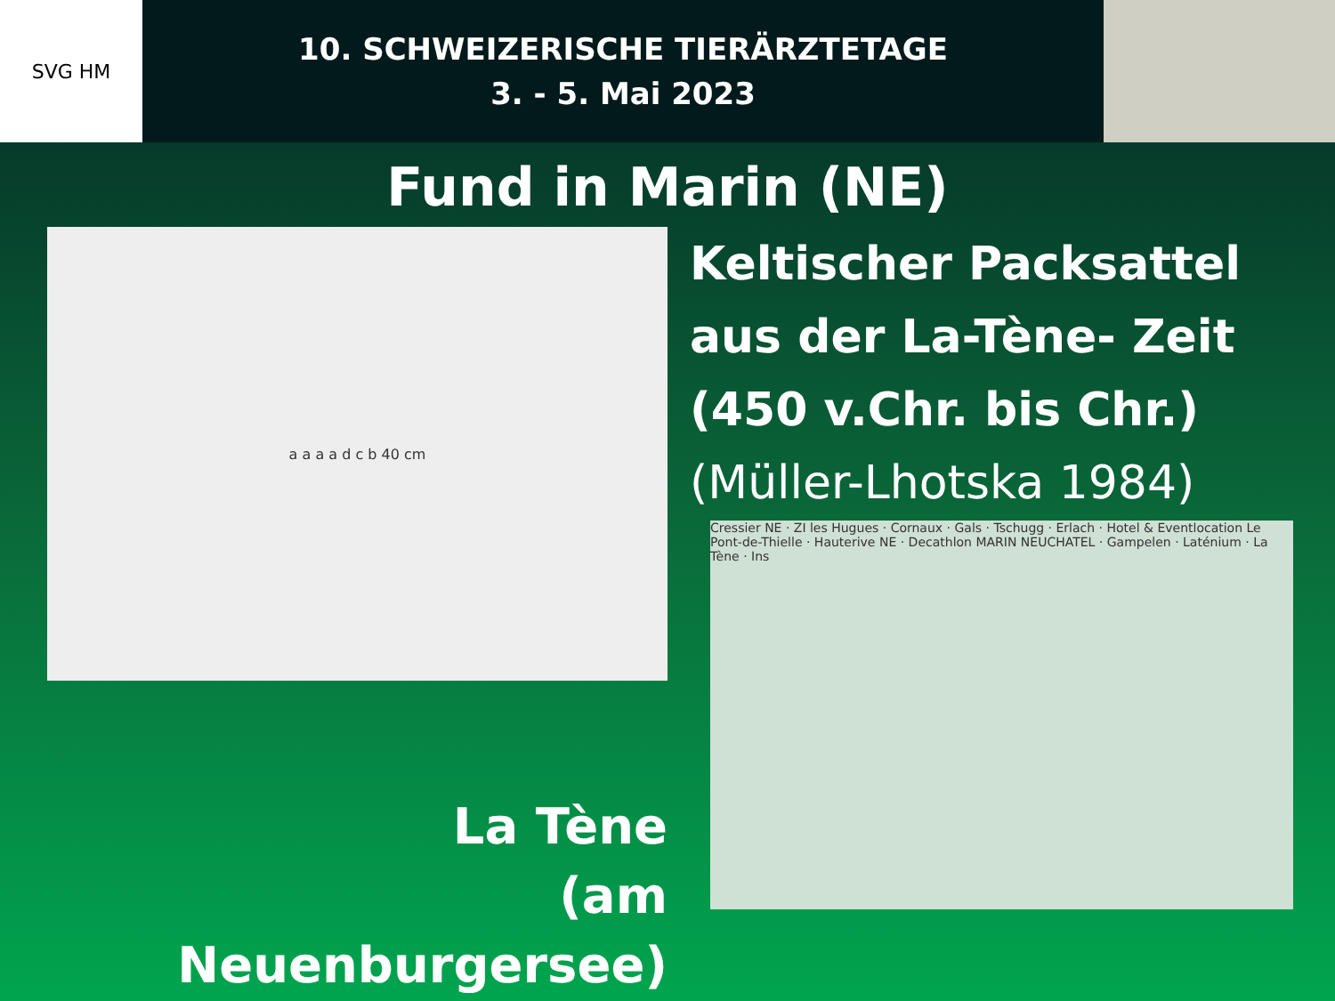SVG HM
10. SCHWEIZERISCHE TIERÄRZTETAGE
3. - 5. Mai 2023
Fund in Marin (NE)
a a a a d c b 40 cm
Keltischer Packsattel
aus der La-Tène- Zeit
(450 v.Chr. bis Chr.)
(Müller-Lhotska 1984)
La Tène
(am Neuenburgersee)
Cressier NE · ZI les Hugues · Cornaux · Gals · Tschugg · Erlach · Hotel & Eventlocation Le Pont-de-Thielle · Hauterive NE · Decathlon MARIN NEUCHATEL · Gampelen · Laténium · La Tène · Ins